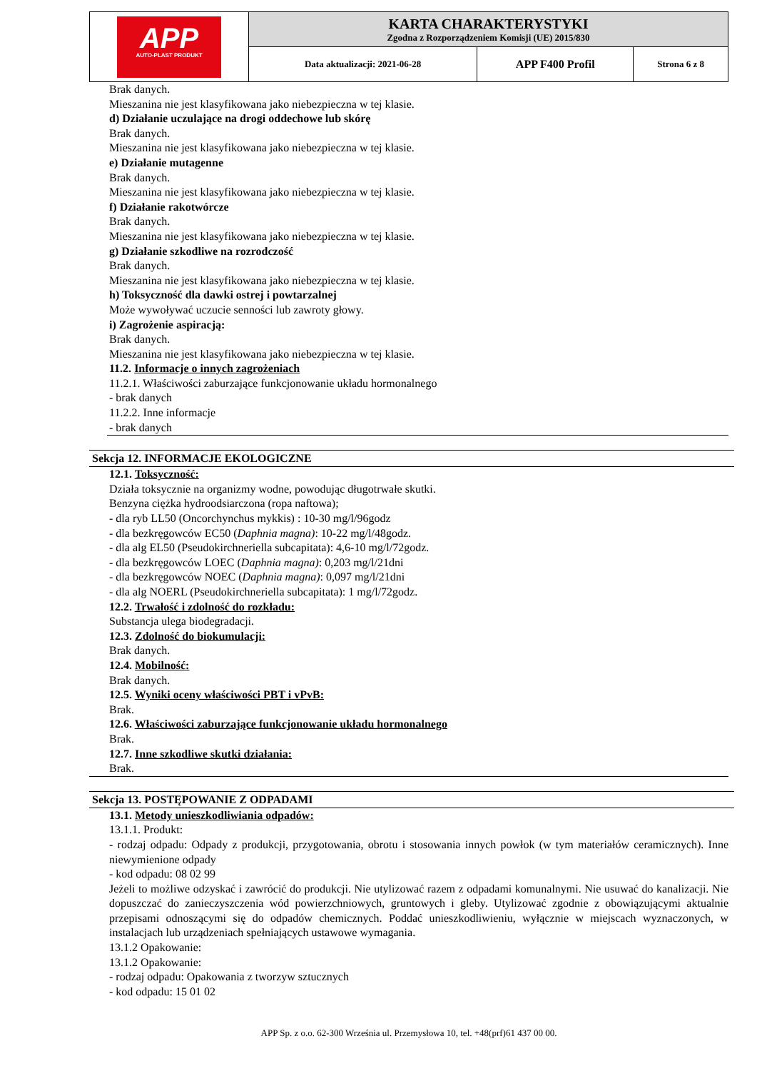| APP AUTO-PLAST PRODUKT | KARTA CHARAKTERYSTYKI Zgodna z Rozporządzeniem Komisji (UE) 2015/830 | | |
| | Data aktualizacji: 2021-06-28 | APP F400 Profil | Strona 6 z 8 |
Brak danych.
Mieszanina nie jest klasyfikowana jako niebezpieczna w tej klasie.
d) Działanie uczulające na drogi oddechowe lub skórę
Brak danych.
Mieszanina nie jest klasyfikowana jako niebezpieczna w tej klasie.
e) Działanie mutagenne
Brak danych.
Mieszanina nie jest klasyfikowana jako niebezpieczna w tej klasie.
f) Działanie rakotwórcze
Brak danych.
Mieszanina nie jest klasyfikowana jako niebezpieczna w tej klasie.
g) Działanie szkodliwe na rozrodczość
Brak danych.
Mieszanina nie jest klasyfikowana jako niebezpieczna w tej klasie.
h) Toksyczność dla dawki ostrej i powtarzalnej
Może wywoływać uczucie senności lub zawroty głowy.
i) Zagrożenie aspiracją:
Brak danych.
Mieszanina nie jest klasyfikowana jako niebezpieczna w tej klasie.
11.2. Informacje o innych zagrożeniach
11.2.1. Właściwości zaburzające funkcjonowanie układu hormonalnego
- brak danych
11.2.2. Inne informacje
- brak danych
Sekcja 12. INFORMACJE EKOLOGICZNE
12.1. Toksyczność:
Działa toksycznie na organizmy wodne, powodując długotrwałe skutki.
Benzyna ciężka hydroodsiarczona (ropa naftowa);
- dla ryb LL50 (Oncorchynchus mykkis) : 10-30 mg/l/96godz
- dla bezkręgowców EC50 (Daphnia magna): 10-22 mg/l/48godz.
- dla alg EL50 (Pseudokirchneriella subcapitata): 4,6-10 mg/l/72godz.
- dla bezkręgowców LOEC (Daphnia magna): 0,203 mg/l/21dni
- dla bezkręgowców NOEC (Daphnia magna): 0,097 mg/l/21dni
- dla alg NOERL (Pseudokirchneriella subcapitata): 1 mg/l/72godz.
12.2. Trwałość i zdolność do rozkładu:
Substancja ulega biodegradacji.
12.3. Zdolność do biokumulacji:
Brak danych.
12.4. Mobilność:
Brak danych.
12.5. Wyniki oceny właściwości PBT i vPvB:
Brak.
12.6. Właściwości zaburzające funkcjonowanie układu hormonalnego
Brak.
12.7. Inne szkodliwe skutki działania:
Brak.
Sekcja 13. POSTĘPOWANIE Z ODPADAMI
13.1. Metody unieszkodliwiania odpadów:
13.1.1. Produkt:
- rodzaj odpadu: Odpady z produkcji, przygotowania, obrotu i stosowania innych powłok (w tym materiałów ceramicznych). Inne niewymienione odpady
- kod odpadu: 08 02 99
Jeżeli to możliwe odzyskać i zawrócić do produkcji. Nie utylizować razem z odpadami komunalnymi. Nie usuwać do kanalizacji. Nie dopuszczać do zanieczyszczenia wód powierzchniowych, gruntowych i gleby. Utylizować zgodnie z obowiązującymi aktualnie przepisami odnoszącymi się do odpadów chemicznych. Poddać unieszkodliwieniu, wyłącznie w miejscach wyznaczonych, w instalacjach lub urządzeniach spełniających ustawowe wymagania.
13.1.2 Opakowanie:
13.1.2 Opakowanie:
- rodzaj odpadu: Opakowania z tworzyw sztucznych
- kod odpadu: 15 01 02
APP Sp. z o.o. 62-300 Września ul. Przemysłowa 10, tel. +48(prf)61 437 00 00.